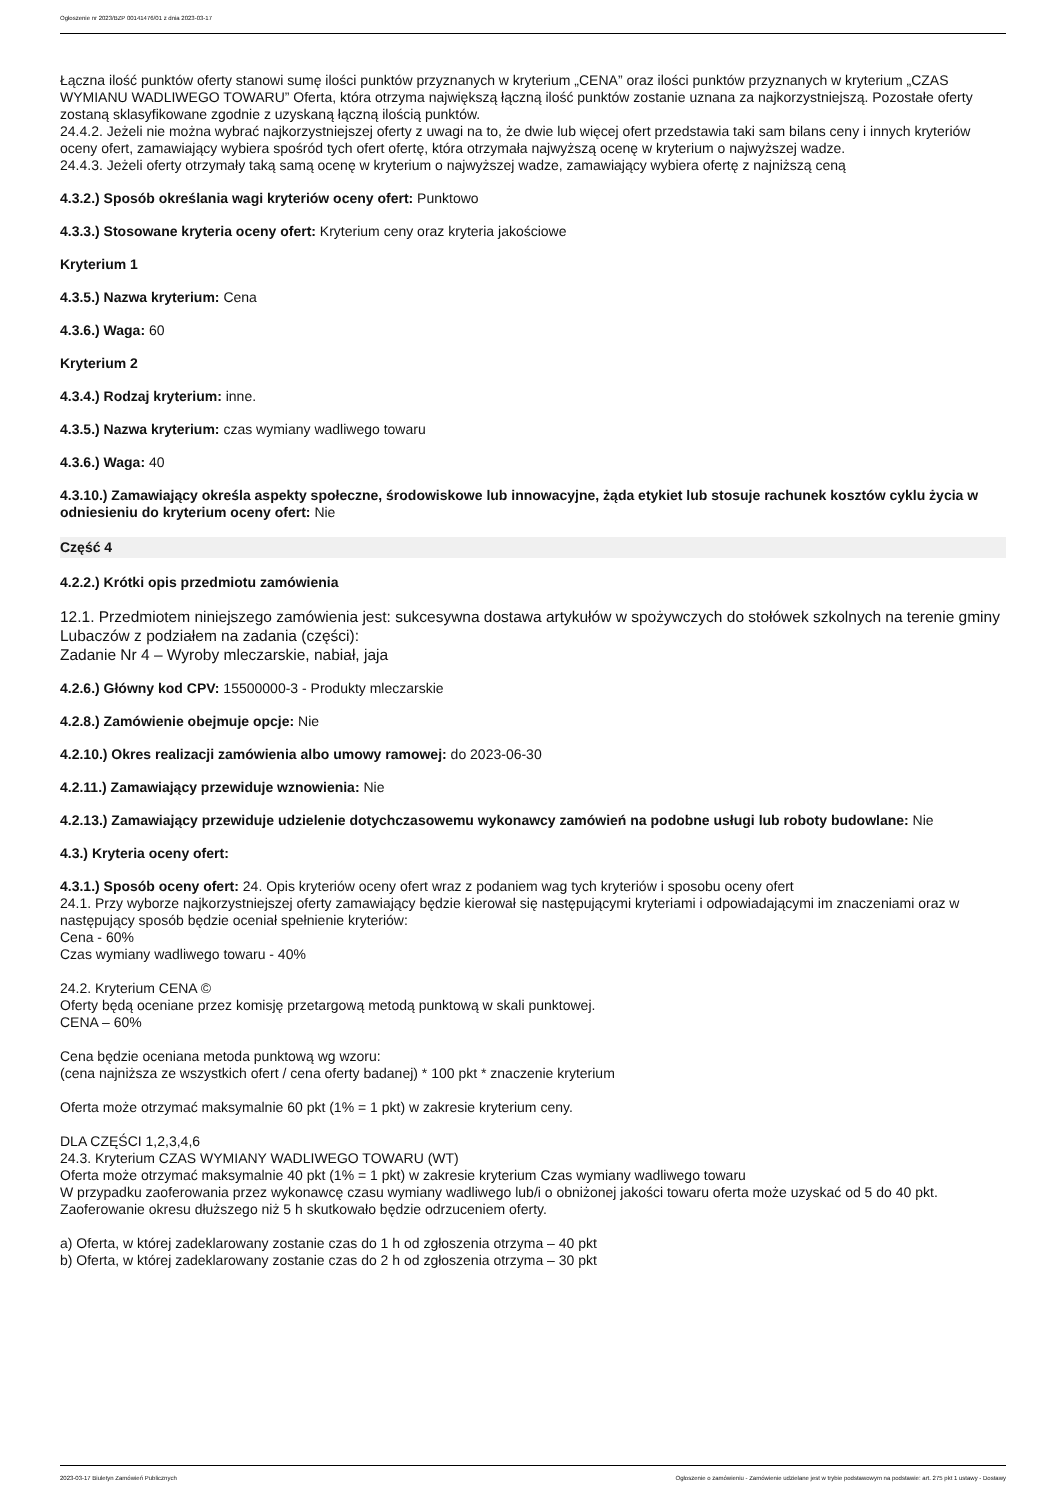Ogłoszenie nr 2023/BZP 00141476/01 z dnia 2023-03-17
Łączna ilość punktów oferty stanowi sumę ilości punktów przyznanych w kryterium „CENA” oraz ilości punktów przyznanych w kryterium „CZAS WYMIANU WADLIWEGO TOWARU” Oferta, która otrzyma największą łączną ilość punktów zostanie uznana za najkorzystniejszą. Pozostałe oferty zostaną sklasyfikowane zgodnie z uzyskaną łączną ilością punktów.
24.4.2. Jeżeli nie można wybrać najkorzystniejszej oferty z uwagi na to, że dwie lub więcej ofert przedstawia taki sam bilans ceny i innych kryteriów oceny ofert, zamawiający wybiera spośród tych ofert ofertę, która otrzymała najwyższą ocenę w kryterium o najwyższej wadze.
24.4.3. Jeżeli oferty otrzymały taką samą ocenę w kryterium o najwyższej wadze, zamawiający wybiera ofertę z najniższą ceną
4.3.2.) Sposób określania wagi kryteriów oceny ofert: Punktowo
4.3.3.) Stosowane kryteria oceny ofert: Kryterium ceny oraz kryteria jakościowe
Kryterium 1
4.3.5.) Nazwa kryterium: Cena
4.3.6.) Waga: 60
Kryterium 2
4.3.4.) Rodzaj kryterium: inne.
4.3.5.) Nazwa kryterium: czas wymiany wadliwego towaru
4.3.6.) Waga: 40
4.3.10.) Zamawiający określa aspekty społeczne, środowiskowe lub innowacyjne, żąda etykiet lub stosuje rachunek kosztów cyklu życia w odniesieniu do kryterium oceny ofert: Nie
Część 4
4.2.2.) Krótki opis przedmiotu zamówienia
12.1. Przedmiotem niniejszego zamówienia jest: sukcesywna dostawa artykułów w spożywczych do stołówek szkolnych na terenie gminy Lubaczów z podziałem na zadania (części):
Zadanie Nr 4 – Wyroby mleczarskie, nabiał, jaja
4.2.6.) Główny kod CPV: 15500000-3 - Produkty mleczarskie
4.2.8.) Zamówienie obejmuje opcje: Nie
4.2.10.) Okres realizacji zamówienia albo umowy ramowej: do 2023-06-30
4.2.11.) Zamawiający przewiduje wznowienia: Nie
4.2.13.) Zamawiający przewiduje udzielenie dotychczasowemu wykonawcy zamówień na podobne usługi lub roboty budowlane: Nie
4.3.) Kryteria oceny ofert:
4.3.1.) Sposób oceny ofert: 24. Opis kryteriów oceny ofert wraz z podaniem wag tych kryteriów i sposobu oceny ofert
24.1. Przy wyborze najkorzystniejszej oferty zamawiający będzie kierował się następującymi kryteriami i odpowiadającymi im znaczeniami oraz w następujący sposób będzie oceniał spełnienie kryteriów:
Cena - 60%
Czas wymiany wadliwego towaru - 40%
24.2. Kryterium CENA ©
Oferty będą oceniane przez komisję przetargową metodą punktową w skali punktowej.
CENA – 60%
Cena będzie oceniana metoda punktową wg wzoru:
(cena najniższa ze wszystkich ofert / cena oferty badanej) * 100 pkt * znaczenie kryterium
Oferta może otrzymać maksymalnie 60 pkt (1% = 1 pkt) w zakresie kryterium ceny.
DLA CZĘŚCI 1,2,3,4,6
24.3. Kryterium CZAS WYMIANY WADLIWEGO TOWARU (WT)
Oferta może otrzymać maksymalnie 40 pkt (1% = 1 pkt) w zakresie kryterium Czas wymiany wadliwego towaru
W przypadku zaoferowania przez wykonawcę czasu wymiany wadliwego lub/i o obniżonej jakości towaru oferta może uzyskać od 5 do 40 pkt.
Zaoferowanie okresu dłuższego niż 5 h skutkowało będzie odrzuceniem oferty.
a) Oferta, w której zadeklarowany zostanie czas do 1 h od zgłoszenia otrzyma – 40 pkt
b) Oferta, w której zadeklarowany zostanie czas do 2 h od zgłoszenia otrzyma – 30 pkt
2023-03-17 Biuletyn Zamówień Publicznych Ogłoszenie o zamówieniu - Zamówienie udzielane jest w trybie podstawowym na podstawie: art. 275 pkt 1 ustawy - Dostawy